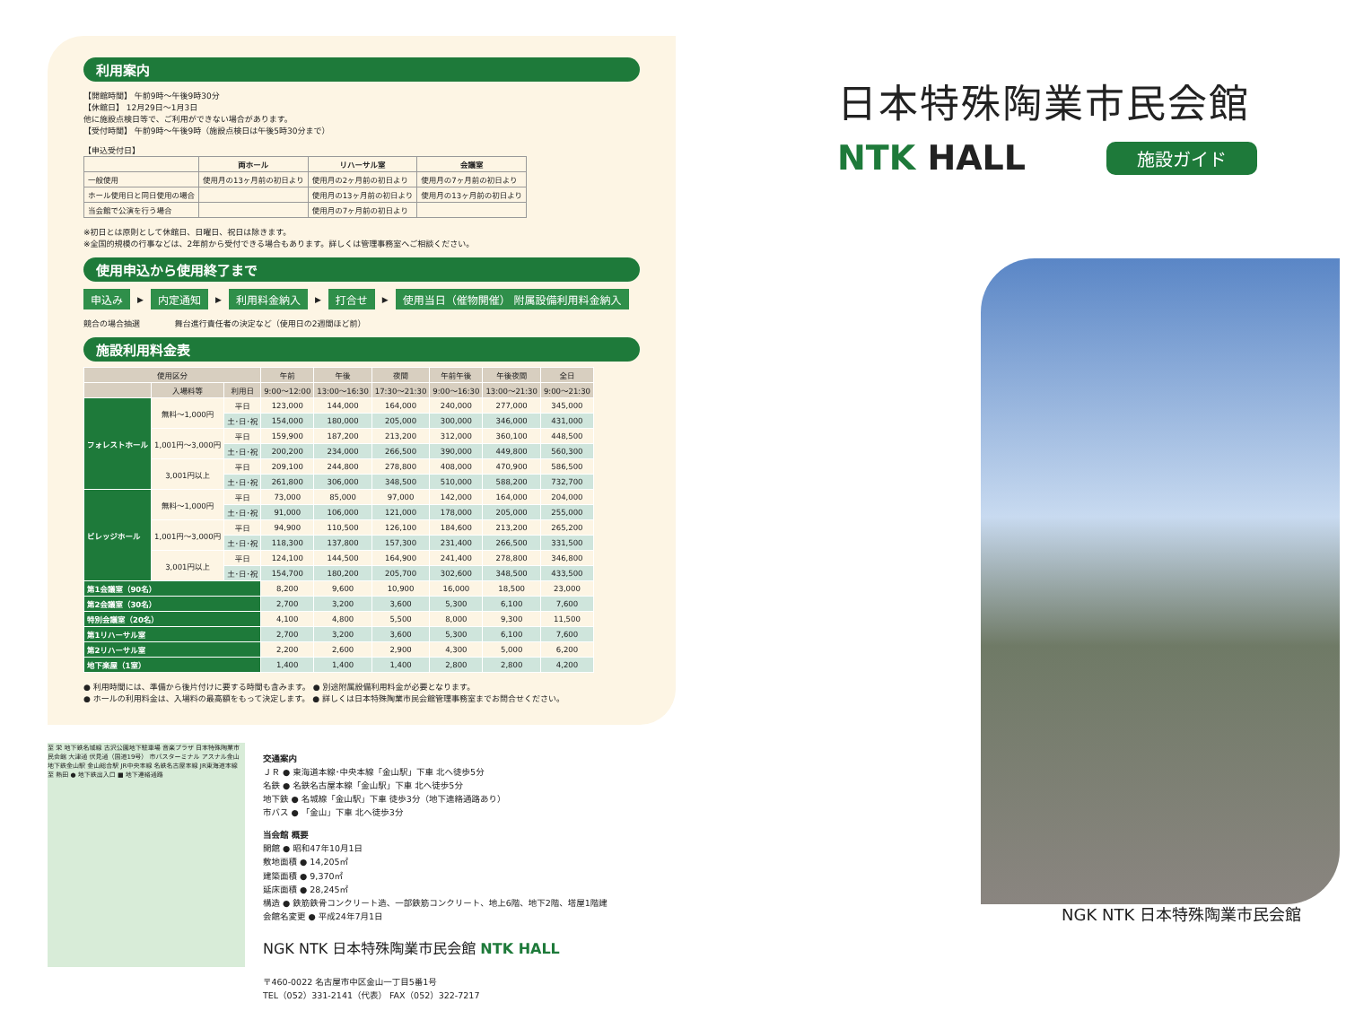利用案内
【開館時間】 午前9時～午後9時30分
【休館日】 12月29日～1月3日
他に施設点検日等で、ご利用ができない場合があります。
【受付時間】 午前9時～午後9時（施設点検日は午後5時30分まで）
【申込受付日】
| | 両ホール | リハーサル室 | 会議室 |
| --- | --- | --- | --- |
| 一般使用 | 使用月の13ヶ月前の初日より | 使用月の2ヶ月前の初日より | 使用月の7ヶ月前の初日より |
| ホール使用日と同日使用の場合 | | 使用月の13ヶ月前の初日より | 使用月の13ヶ月前の初日より |
| 当会館で公演を行う場合 | | 使用月の7ヶ月前の初日より | |
※初日とは原則として休館日、日曜日、祝日は除きます。
※全国的規模の行事などは、2年前から受付できる場合もあります。詳しくは管理事務室へご相談ください。
使用申込から使用終了まで
申込み ▶ 内定通知 ▶ 利用料金納入 ▶ 打合せ ▶ 使用当日（催物開催） 附属設備利用料金納入
競合の場合抽選 　　　　舞台進行責任者の決定など（使用日の2週間ほど前）
施設利用料金表
| 使用区分 | | | 午前 | 午後 | 夜間 | 午前午後 | 午後夜間 | 全日 |
| --- | --- | --- | --- | --- | --- | --- | --- | --- |
| | 入場料等 | 利用日 | 9:00～12:00 | 13:00～16:30 | 17:30～21:30 | 9:00～16:30 | 13:00～21:30 | 9:00～21:30 |
| フォレストホール | 無料～1,000円 | 平日 | 123,000 | 144,000 | 164,000 | 240,000 | 277,000 | 345,000 |
| | | 土･日･祝 | 154,000 | 180,000 | 205,000 | 300,000 | 346,000 | 431,000 |
| | 1,001円～3,000円 | 平日 | 159,900 | 187,200 | 213,200 | 312,000 | 360,100 | 448,500 |
| | | 土･日･祝 | 200,200 | 234,000 | 266,500 | 390,000 | 449,800 | 560,300 |
| | 3,001円以上 | 平日 | 209,100 | 244,800 | 278,800 | 408,000 | 470,900 | 586,500 |
| | | 土･日･祝 | 261,800 | 306,000 | 348,500 | 510,000 | 588,200 | 732,700 |
| ビレッジホール | 無料～1,000円 | 平日 | 73,000 | 85,000 | 97,000 | 142,000 | 164,000 | 204,000 |
| | | 土･日･祝 | 91,000 | 106,000 | 121,000 | 178,000 | 205,000 | 255,000 |
| | 1,001円～3,000円 | 平日 | 94,900 | 110,500 | 126,100 | 184,600 | 213,200 | 265,200 |
| | | 土･日･祝 | 118,300 | 137,800 | 157,300 | 231,400 | 266,500 | 331,500 |
| | 3,001円以上 | 平日 | 124,100 | 144,500 | 164,900 | 241,400 | 278,800 | 346,800 |
| | | 土･日･祝 | 154,700 | 180,200 | 205,700 | 302,600 | 348,500 | 433,500 |
| 第1会議室（90名） | | | 8,200 | 9,600 | 10,900 | 16,000 | 18,500 | 23,000 |
| 第2会議室（30名） | | | 2,700 | 3,200 | 3,600 | 5,300 | 6,100 | 7,600 |
| 特別会議室（20名） | | | 4,100 | 4,800 | 5,500 | 8,000 | 9,300 | 11,500 |
| 第1リハーサル室 | | | 2,700 | 3,200 | 3,600 | 5,300 | 6,100 | 7,600 |
| 第2リハーサル室 | | | 2,200 | 2,600 | 2,900 | 4,300 | 5,000 | 6,200 |
| 地下楽屋（1室） | | | 1,400 | 1,400 | 1,400 | 2,800 | 2,800 | 4,200 |
● 利用時間には、準備から後片付けに要する時間も含みます。 ● 別途附属設備利用料金が必要となります。
● ホールの利用料金は、入場料の最高額をもって決定します。 ● 詳しくは日本特殊陶業市民会館管理事務室までお問合せください。
至 栄 地下鉄名城線 古沢公園地下駐車場 音楽プラザ 日本特殊陶業市民会館 大津通 伏見通（国道19号） 市バスターミナル アスナル金山 地下鉄金山駅 金山総合駅 JR中央本線 名鉄名古屋本線 JR東海道本線 至 熱田 ● 地下鉄出入口 ■ 地下連絡通路
交通案内
ＪＲ ● 東海道本線･中央本線「金山駅」下車 北へ徒歩5分
名鉄 ● 名鉄名古屋本線「金山駅」下車 北へ徒歩5分
地下鉄 ● 名城線「金山駅」下車 徒歩3分（地下連絡通路あり）
市バス ● 「金山」下車 北へ徒歩3分
当会館 概要
開館 ● 昭和47年10月1日
敷地面積 ● 14,205㎡
建築面積 ● 9,370㎡
延床面積 ● 28,245㎡
構造 ● 鉄筋鉄骨コンクリート造、一部鉄筋コンクリート、地上6階、地下2階、塔屋1階建
会館名変更 ● 平成24年7月1日
NGK NTK 日本特殊陶業市民会館 NTK HALL
〒460-0022 名古屋市中区金山一丁目5番1号
TEL（052）331-2141（代表） FAX（052）322-7217
日本特殊陶業市民会館
NTK HALL 施設ガイド
NGK NTK 日本特殊陶業市民会館